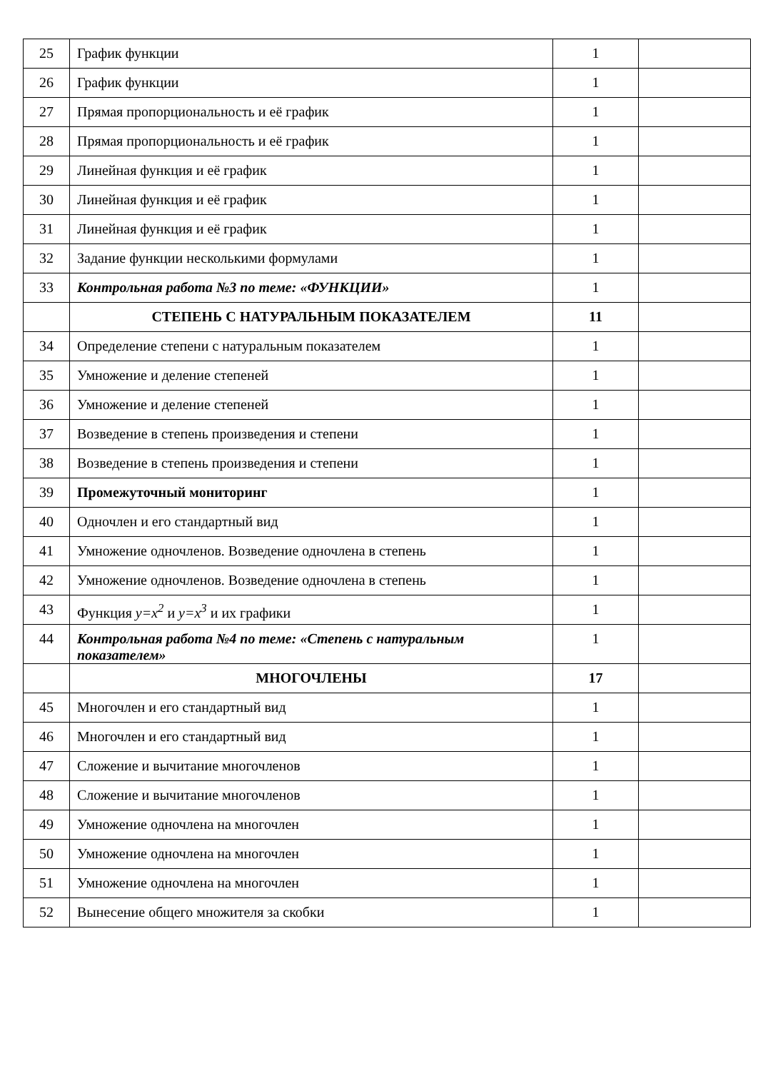| 25 | График функции | 1 | |
| 26 | График функции | 1 | |
| 27 | Прямая пропорциональность и её график | 1 | |
| 28 | Прямая пропорциональность и её график | 1 | |
| 29 | Линейная функция и её график | 1 | |
| 30 | Линейная функция и её график | 1 | |
| 31 | Линейная функция и её график | 1 | |
| 32 | Задание функции несколькими формулами | 1 | |
| 33 | Контрольная работа №3 по теме: «ФУНКЦИИ» | 1 | |
| | СТЕПЕНЬ С НАТУРАЛЬНЫМ ПОКАЗАТЕЛЕМ | 11 | |
| 34 | Определение степени с натуральным показателем | 1 | |
| 35 | Умножение и деление степеней | 1 | |
| 36 | Умножение и деление степеней | 1 | |
| 37 | Возведение в степень произведения и степени | 1 | |
| 38 | Возведение в степень произведения и степени | 1 | |
| 39 | Промежуточный мониторинг | 1 | |
| 40 | Одночлен и его стандартный вид | 1 | |
| 41 | Умножение одночленов. Возведение одночлена в степень | 1 | |
| 42 | Умножение одночленов. Возведение одночлена в степень | 1 | |
| 43 | Функция y=x<sup>2</sup> и y=x<sup>3</sup> и их графики | 1 | |
| 44 | Контрольная работа №4 по теме: «Степень с натуральным показателем» | 1 | |
| | МНОГОЧЛЕНЫ | 17 | |
| 45 | Многочлен и его стандартный вид | 1 | |
| 46 | Многочлен и его стандартный вид | 1 | |
| 47 | Сложение и вычитание многочленов | 1 | |
| 48 | Сложение и вычитание многочленов | 1 | |
| 49 | Умножение одночлена на многочлен | 1 | |
| 50 | Умножение одночлена на многочлен | 1 | |
| 51 | Умножение одночлена на многочлен | 1 | |
| 52 | Вынесение общего множителя за скобки | 1 | |